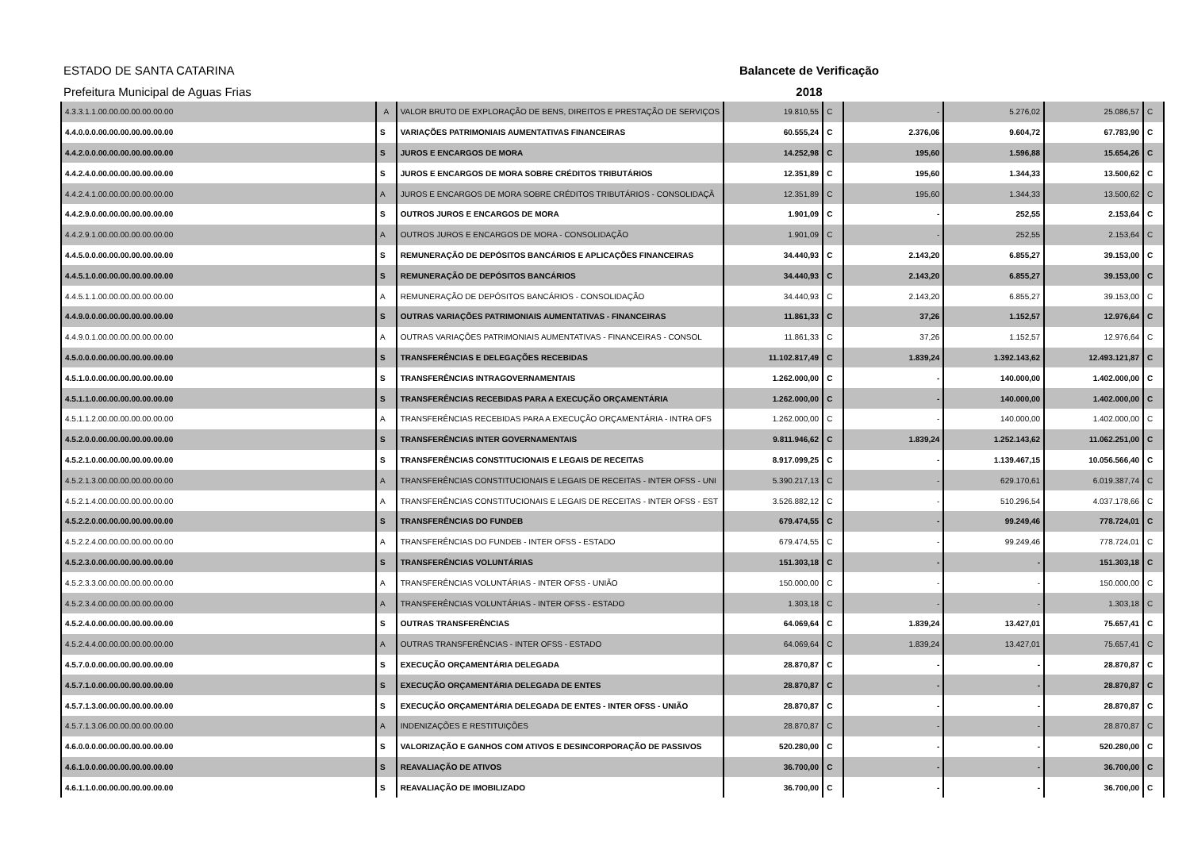ESTADO DE SANTA CATARINA Balancete de Verificação
Prefeitura Municipal de Aguas Frias 2018
| 4.3.3.1.1.00.00.00.00.00.00.00 | A | VALOR BRUTO DE EXPLORAÇÃO DE BENS, DIREITOS E PRESTAÇÃO DE SERVIÇOS | 19.810,55 | C | - | 5.276,02 | 25.086,57 | C |
| 4.4.0.0.0.00.00.00.00.00.00.00 | S | VARIAÇÕES PATRIMONIAIS AUMENTATIVAS FINANCEIRAS | 60.555,24 | C | 2.376,06 | 9.604,72 | 67.783,90 | C |
| 4.4.2.0.0.00.00.00.00.00.00.00 | S | JUROS E ENCARGOS DE MORA | 14.252,98 | C | 195,60 | 1.596,88 | 15.654,26 | C |
| 4.4.2.4.0.00.00.00.00.00.00.00 | S | JUROS E ENCARGOS DE MORA SOBRE CRÉDITOS TRIBUTÁRIOS | 12.351,89 | C | 195,60 | 1.344,33 | 13.500,62 | C |
| 4.4.2.4.1.00.00.00.00.00.00.00 | A | JUROS E ENCARGOS DE MORA SOBRE CRÉDITOS TRIBUTÁRIOS - CONSOLIDAÇÃ | 12.351,89 | C | 195,60 | 1.344,33 | 13.500,62 | C |
| 4.4.2.9.0.00.00.00.00.00.00.00 | S | OUTROS JUROS E ENCARGOS DE MORA | 1.901,09 | C | - | 252,55 | 2.153,64 | C |
| 4.4.2.9.1.00.00.00.00.00.00.00 | A | OUTROS JUROS E ENCARGOS DE MORA - CONSOLIDAÇÃO | 1.901,09 | C | - | 252,55 | 2.153,64 | C |
| 4.4.5.0.0.00.00.00.00.00.00.00 | S | REMUNERAÇÃO DE DEPÓSITOS BANCÁRIOS E APLICAÇÕES FINANCEIRAS | 34.440,93 | C | 2.143,20 | 6.855,27 | 39.153,00 | C |
| 4.4.5.1.0.00.00.00.00.00.00.00 | S | REMUNERAÇÃO DE DEPÓSITOS BANCÁRIOS | 34.440,93 | C | 2.143,20 | 6.855,27 | 39.153,00 | C |
| 4.4.5.1.1.00.00.00.00.00.00.00 | A | REMUNERAÇÃO DE DEPÓSITOS BANCÁRIOS - CONSOLIDAÇÃO | 34.440,93 | C | 2.143,20 | 6.855,27 | 39.153,00 | C |
| 4.4.9.0.0.00.00.00.00.00.00.00 | S | OUTRAS VARIAÇÕES PATRIMONIAIS AUMENTATIVAS - FINANCEIRAS | 11.861,33 | C | 37,26 | 1.152,57 | 12.976,64 | C |
| 4.4.9.0.1.00.00.00.00.00.00.00 | A | OUTRAS VARIAÇÕES PATRIMONIAIS AUMENTATIVAS - FINANCEIRAS - CONSOL | 11.861,33 | C | 37,26 | 1.152,57 | 12.976,64 | C |
| 4.5.0.0.0.00.00.00.00.00.00.00 | S | TRANSFERÊNCIAS E DELEGAÇÕES RECEBIDAS | 11.102.817,49 | C | 1.839,24 | 1.392.143,62 | 12.493.121,87 | C |
| 4.5.1.0.0.00.00.00.00.00.00.00 | S | TRANSFERÊNCIAS INTRAGOVERNAMENTAIS | 1.262.000,00 | C | - | 140.000,00 | 1.402.000,00 | C |
| 4.5.1.1.0.00.00.00.00.00.00.00 | S | TRANSFERÊNCIAS RECEBIDAS PARA A EXECUÇÃO ORÇAMENTÁRIA | 1.262.000,00 | C | - | 140.000,00 | 1.402.000,00 | C |
| 4.5.1.1.2.00.00.00.00.00.00.00 | A | TRANSFERÊNCIAS RECEBIDAS PARA A EXECUÇÃO ORÇAMENTÁRIA - INTRA OFS | 1.262.000,00 | C | - | 140.000,00 | 1.402.000,00 | C |
| 4.5.2.0.0.00.00.00.00.00.00.00 | S | TRANSFERÊNCIAS INTER GOVERNAMENTAIS | 9.811.946,62 | C | 1.839,24 | 1.252.143,62 | 11.062.251,00 | C |
| 4.5.2.1.0.00.00.00.00.00.00.00 | S | TRANSFERÊNCIAS CONSTITUCIONAIS E LEGAIS DE RECEITAS | 8.917.099,25 | C | - | 1.139.467,15 | 10.056.566,40 | C |
| 4.5.2.1.3.00.00.00.00.00.00.00 | A | TRANSFERÊNCIAS CONSTITUCIONAIS E LEGAIS DE RECEITAS - INTER OFSS - UNI | 5.390.217,13 | C | - | 629.170,61 | 6.019.387,74 | C |
| 4.5.2.1.4.00.00.00.00.00.00.00 | A | TRANSFERÊNCIAS CONSTITUCIONAIS E LEGAIS DE RECEITAS - INTER OFSS - EST | 3.526.882,12 | C | - | 510.296,54 | 4.037.178,66 | C |
| 4.5.2.2.0.00.00.00.00.00.00.00 | S | TRANSFERÊNCIAS DO FUNDEB | 679.474,55 | C | - | 99.249,46 | 778.724,01 | C |
| 4.5.2.2.4.00.00.00.00.00.00.00 | A | TRANSFERÊNCIAS DO FUNDEB - INTER OFSS - ESTADO | 679.474,55 | C | - | 99.249,46 | 778.724,01 | C |
| 4.5.2.3.0.00.00.00.00.00.00.00 | S | TRANSFERÊNCIAS VOLUNTÁRIAS | 151.303,18 | C | - | - | 151.303,18 | C |
| 4.5.2.3.3.00.00.00.00.00.00.00 | A | TRANSFERÊNCIAS VOLUNTÁRIAS - INTER OFSS - UNIÃO | 150.000,00 | C | - | - | 150.000,00 | C |
| 4.5.2.3.4.00.00.00.00.00.00.00 | A | TRANSFERÊNCIAS VOLUNTÁRIAS - INTER OFSS - ESTADO | 1.303,18 | C | - | - | 1.303,18 | C |
| 4.5.2.4.0.00.00.00.00.00.00.00 | S | OUTRAS TRANSFERÊNCIAS | 64.069,64 | C | 1.839,24 | 13.427,01 | 75.657,41 | C |
| 4.5.2.4.4.00.00.00.00.00.00.00 | A | OUTRAS TRANSFERÊNCIAS - INTER OFSS - ESTADO | 64.069,64 | C | 1.839,24 | 13.427,01 | 75.657,41 | C |
| 4.5.7.0.0.00.00.00.00.00.00.00 | S | EXECUÇÃO ORÇAMENTÁRIA DELEGADA | 28.870,87 | C | - | - | 28.870,87 | C |
| 4.5.7.1.0.00.00.00.00.00.00.00 | S | EXECUÇÃO ORÇAMENTÁRIA DELEGADA DE ENTES | 28.870,87 | C | - | - | 28.870,87 | C |
| 4.5.7.1.3.00.00.00.00.00.00.00 | S | EXECUÇÃO ORÇAMENTÁRIA DELEGADA DE ENTES - INTER OFSS - UNIÃO | 28.870,87 | C | - | - | 28.870,87 | C |
| 4.5.7.1.3.06.00.00.00.00.00.00 | A | INDENIZAÇÕES E RESTITUIÇÕES | 28.870,87 | C | - | - | 28.870,87 | C |
| 4.6.0.0.0.00.00.00.00.00.00.00 | S | VALORIZAÇÃO E GANHOS COM ATIVOS E DESINCORPORAÇÃO DE PASSIVOS | 520.280,00 | C | - | - | 520.280,00 | C |
| 4.6.1.0.0.00.00.00.00.00.00.00 | S | REAVALIAÇÃO DE ATIVOS | 36.700,00 | C | - | - | 36.700,00 | C |
| 4.6.1.1.0.00.00.00.00.00.00.00 | S | REAVALIAÇÃO DE IMOBILIZADO | 36.700,00 | C | - | - | 36.700,00 | C |